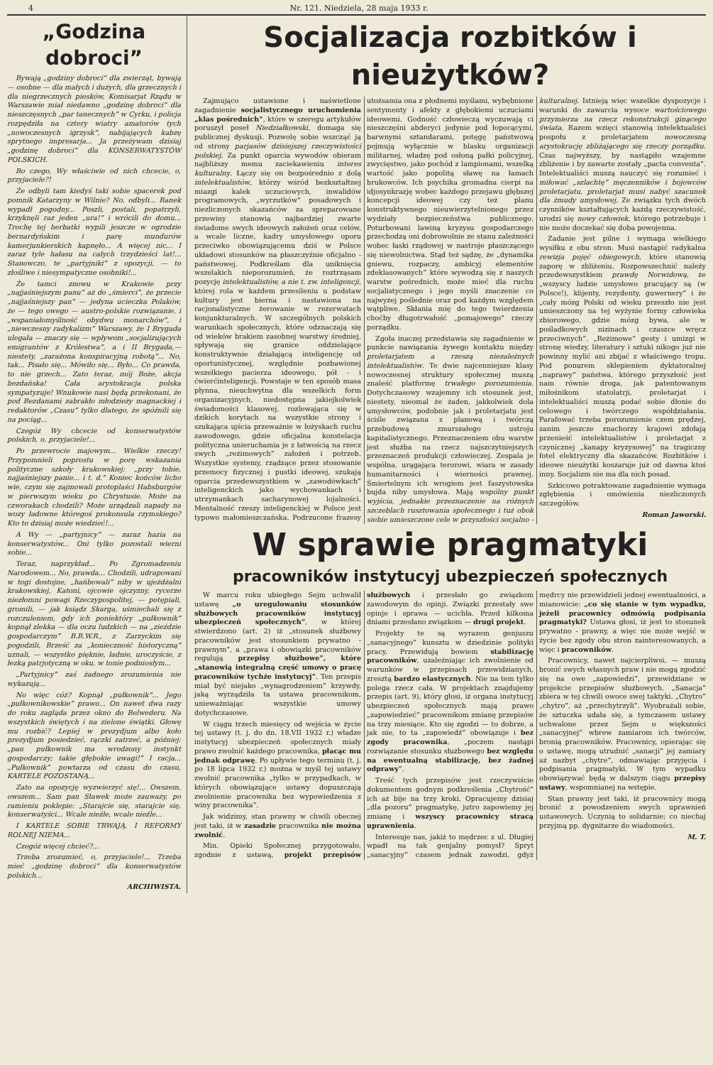4 Nr. 121. Niedziela, 28 maja 1933 r.
„Godzina dobroci”
Bywają „godziny dobroci” dla zwierząt, bywają — osobne — dla małych i dużych, dla grzecznych i dla niegrzecznych piesków, Komisarjat Rządu w Warszawie miał niedawno „godzinę dobroci” dla nieszczęsnych „par tanecznych” w Cyrku, i policja rozpędziła na cztery wiatry amatorów tych „nowoczesnych igrzysk”, nabijających kabzę sprytnego impresarja... Ja przeżywam dzisiaj „godzinę dobroci” dla KONSERWATYSTÓW POLSKICH.
Bo czego, Wy właściwie od nich chcecie, o, przyjaciele?!
Że odbyli tam kiedyś taki sobie spacerek pod pomnik Katarzyny w Wilnie? No, odbyli... Ranek wypadł pogodny... Poszli, postali, popatrzyli, krzyknęli raz jeden „ura!” i wrócili do domu... Trochę tej herbatki wypili jeszcze w ogrodzie bernardyńskim i parę mundurów kamerjunkierskich kapnęło... A więcej nic... I zaraz tyle hałasu na całych trzydzieści lat!... Stanowczo, te „partyjniki” z opozycji, — to złośliwe i niesympatyczne osobniki!...
Że tamci znowu w Krakowie przy „najjaśniejszym panu” aż do „śmierci”, że przecie „najjaśniejszy pan” — jedyna ucieczka Polaków, że — tego owego — austro-polskie rozwiązanie, i „wspaniałomyślność obydwu monarchów”, i „niewczesny radykalizm” Warszawy, że I Brygada ulegała — znaczy się — wpływom „socjalizujących emigrantów z Królestwa”, a i II Brygada,— niestety, „zarażona konspiracyjną robotą”... No, tak... Pisało się... Mówiło się... Było... Co prawda, to nie grzech... Zato teraz, mój Boże, akcja bezdańska! Cała arystokracja polska sympatyzuje! Wnukowie nasi będą przekonani, że pod Bezdanami zabrakło młodzieży magnackiej i redaktorów „Czasu” tylko dlatego, że spóźnili się na pociąg...
Czegóż Wy chcecie od konserwatystów polskich, o, przyjaciele!...
Po przewrocie majowym... Wielkie rzeczy! Przypomnieli poprostu w porę wskazania polityczne szkoły krakowskiej: „przy tobie, najjaśniejszy panie... i t. d.” Koniec końców licho wie, czym się zajmowali protoplaści Habsburgów w pierwszym wieku po Chrystusie. Może na czworakach chodzili? Może urządzali napady na wozy ładowne któregoś prokonsula rzymskiego? Kto to dzisiaj może wiedzieć!...
A Wy — „partyjnicy” — zaraz hazia na konserwatystów... Oni tylko pozostali wierni sobie...
Teraz, naprzykład... Po Zgromadzeniu Narodowem... No, prawda... Chodzili, udrapowani w togi dostojne, „hańbowali” niby w ujeżdżalni krakowskiej, Katoni, ojcowie ojczyzny, rycerze niezłomni powagi Rzeczypospolitej, — potępiali, gromili, — jak ksiądz Skarga, uśmiechali się z rozczuleniem, gdy ich poniektóry „pułkownik” kopnął zlekka — dla oczu ludzkich — na „zieździe gospodarczym” B.B.W.R., z Zarzyckim się pogodzili, Brześć za „konieczność historyczną” uznali, — wszystko pięknie, ładnie, uroczyście, z łezką patrjotyczną w oku, w tonie podniosłym...
„Partyjnicy” zaś żadnego zrozumienia nie wykazują...
No więc cóż? Kopnął „pułkownik”... Jego „pułkownikowskie” prawo... On nawet dwa razy do roku zagląda przez okno do Belwederu. Na wszystkich świętych i na zielone świątki. Głowę mu rozbić? Lepiej w prezydjum albo koło prezydjum posiedzieć, rączki zatrzeć, a później: „pan pułkownik ma wrodzony instynkt gospodarczy; takie głębokie uwagi!” I racja... „Pułkownik” powtarza od czasu do czasu, KARTELE POZOSTANĄ...
Zato na opozycję wyzwierzyć się!... Owszem, owszem... Sam pan Sławek może zauważy, po ramieniu poklepie: „Starajcie się, starajcie się, konserwatyści... Wcale nieźle, wcale nieźle...
I KARTELE SOBIE TRWAJĄ, I REFORMY ROLNEJ NIEMA...
Czegóż więcej chcieć?...
Trzeba zrozumieć, o, przyjaciele!... Trzeba mieć „godzinę dobroci” dla konserwatystów polskich...
ARCHIWISTA.
Socjalizacja rozbitków i nieużytków?
Zajmująco ustawione i naświetlone zagadnienie socjalistycznego uruchomienia „klas pośrednich”, które w szeregu artykułów poruszył poseł Niedziałkowski, domaga się publicznej dyskusji. Pozwolę sobie wszcząć ją od strony parjasów dzisiejszej rzeczywistości polskiej. Za punkt oparcia wywodów obieram najbliższy memu zaciekawieniu interes kulturalny. Łączy się on bezpośrednio z dolą intelektualistów, którzy wśród bezkształtnej miazgi kalek uczuciowych, inwalidów programowych, „wyrzutków” posadowych i niezliczonych skazańców za spreparowane przewiny stanowią najbardziej zwarte świadome swych ideowych założeń oraz celów, a wcale liczne, kadry umysłowego oporu przeciwko obowiązującemu dziś w Polsce układowi stosunków na płaszczyźnie oficjalno - państwowej. Podkreślam dla uniknięcia wszelakich nieporozumień, że roztrząsam pozycję intelektualistów, a nie t. zw. inteligencji, której rola w każdem przesileniu u podstaw kultury jest bierna i nastawiona na racjonalistyczne żerowanie w rezerwatach konjunkturalnych. W szczególnych polskich warunkach społecznych, które odznaczają się od wieków brakiem zasobnej warstwy średniej, spływają się granice oddzielające konstruktywnie działającą inteligencję od oportunistycznej, względnie pozbawionej wszelkiego pacierza ideowego, pół - i ćwierćinteligencji. Powstaje w ten sposób masa płynna, nieuchwytna dla wszelkich form organizacyjnych, niedostępna jakiejkolwiek świadomości klasowej, rozlewająca się w dzikich korytach na wszystkie strony i szukająca ujścia przeważnie w łożyskach ruchu zawodowego, gdzie oficjalna konstelacja polityczna unieruchamia je z łatwością na rzecz swych „reżimowych” założeń i potrzeb. Wszystkie systemy, rządzące przez stosowanie przemocy fizycznej i pustki ideowej, szukają oparcia przedewszystkiem w „zawodówkach” inteligenckich jako wychowankach i utrzymankach sacharynowej lojalności. Mentalność rzeszy inteligenckiej w Polsce jest typowo małomieszczańska. Podrzucone frazesy utożsamia ona z płodnemi myślami, wybębnione sentymenty i afekty z głębokiemi uczuciami ideowemi. Godność człowieczą wyczuwają ci nieszczęśni abderyci jedynie pod łopocącymi, barwnymi sztandarami, potęgę państwową pojmują wyłącznie w blasku organizacji militarnej, władzę pod osłoną pałki policyjnej, zwycięstwo, jako pochód z lampionami, wszelką wartość jako popolitą sławę na łamach brukowców. Ich psychika gromadna cierpi na idjosynkrazję wobec każdego przejawu głębszej koncepcji ideowej czy też planu konstruktywnego nieuwierzytelnionego przez wydziały bezpieczeństwa publicznego. Poturbowani lawiną kryzysu gospodarczego przechodzą oni dobrowolnie ze stanu zależności wobec łaski rządowej w nastroje płaszczącego się niewolnictwa. Stąd też sądzę, że „dynamika gniewu, rozpaczy, ambicyj elementów zdeklasowanych” które wywodzą się z naszych warstw pośrednich, może mieć dla ruchu socjalistycznego i jego myśli znaczenie co najwyżej poślednie oraz pod każdym względem wątpliwe. Skłania mię do tego twierdzenia choćby długotrwałość „pomajowego” rzeczy porządku.
Zgoła inaczej przedstawia się zagadnienie w punkcie nawiązania żywego kontaktu między proletarjatem a rzeszą niezależnych intelektualistów. Te dwie najcenniejsze klasy nowoczesnej struktury społecznej muszą znaleść platformę trwałego porozumienia. Dotychczasowy wzajemny ich stosunek jest, niestety, nieomal że żaden, jakkolwiek dola umysłowców, podobnie jak i proletarjatu jest ściśle związana z planową i twórczą przebudową zmurszałego ustroju kapitalistycznego. Przeznaczeniem obu warstw jest służba na rzecz najszczytniejszych przeznaczeń produkcji człowieczej. Zespala je wspólna, urągająca terorowi, wiara w zasady humanitarności i wierności prawnej. Śmiertelnym ich wrogiem jest faszystowska bujda niby umysłowa. Mają wspólny punkt wyjścia, jednakie przeznaczenie na różnych szczeblach rusztowania społecznego i tuż obok siebie umieszczone cele w przyszłości socjalno - kulturalnej. Istnieją więc wszelkie dyspozycje i warunki do zawarcia wysoce wartościowego przymierza na rzecz rekonstrukcji ginącego świata. Razem wzięci stanowią intelektualiści pospołu z proletarjatem nowoczesną arystokrację zbliżającego się rzeczy porządku. Czas najwyższy, by nastąpiło wzajemne zbliżenie i by zawarte zostały „pacta conventa”. Intelektualiści muszą nauczyć się rozumieć i miłować „szlachtę” męczenników i bojowców proletarjatu, proletarjat musi nabyć szacunek dla żmudy umysłowej. Ze związku tych dwóch czynników kształtujących każdą rzeczywistość, urodzi się nowy człowiek, którego potrzebuje i nie może doczekać się doba powojenna.
Zadanie jest pilne i wymaga wielkiego wysiłku z obu stron. Musi nastąpić radykalna rewizja pojęć obiegowych, które stanowią zaporę w zbliżeniu. Rozpowszechnić należy przedewszystkiem prawdę Norwidową, że „wszyscy ludzie umysłowo pracujący są (w Polsce!), klijenty, rezydenty, guwernery” i że „cały mózg Polski od wieku przeszło nie jest umieszczony na tej wyżynie formy człowieka zbiorowego, gdzie mózg bywa, ale w pośladkowych nizinach i czaszce wręcz przeciwnych”. „Reżimowe” gesty i umizgi w stronę wiedzy, literatury i sztuki nikogo już nie powinny mylić ani zbijać z właściwego tropu. Pod ponurem sklepieniem dyktatoralnej „naprawy” państwa, którego przyszłość jest nam równie droga, jak patentowanym miłośnikom statolatrji, proletarjat i intelektualiści muszą podać sobie dłonie do celowego i twórczego współdziałania. Parafować trzeba porozumienie czem prędzej, zanim jeszcze znachorzy krajowi zdołają przenieść intelektualistów i proletarjat z czynicznej „kanapy kryzysowej” na tragiczny fotel elektryczny dla skazańców. Rozbitków i ideowe nieużytki koszaruje już od dawna ktoś inny. Socjalizm nie ma dla nich posad.
Szkicowo potraktowane zagadnienie wymaga zgłębienia i omówienia niezliczonych szczegółów.
Roman Jaworski.
W sprawie pragmatyki
pracowników instytucyj ubezpieczeń społecznych
W marcu roku ubiegłego Sejm uchwalił ustawę „o uregulowaniu stosunków służbowych pracowników instytucyj ubezpieczeń społecznych”, w której stwierdzono (art. 2) iż „stosunek służbowy pracowników jest stosunkiem prywatno - prawnym”, a „prawa i obowiązki pracowników regulują przepisy służbowe”, które „stanowią integralną część umowy o pracę pracowników tychże instytucyj”. Ten przepis miał być niejako „wynagrodzeniem” krzywdy, jaką wyrządziła ta ustawa pracownikom, unieważniając wszystkie umowy dotychczasowe.
W ciągu trzech miesięcy od wejścia w życie tej ustawy (t. j. do dn. 18.VII 1932 r.) władze instytucyj ubezpieczeń społecznych miały prawo zwolnić każdego pracownika, płacąc mu jednak odprawę. Po upływie tego terminu (t. j. po 18 lipca 1932 r.) można w myśl tej ustawy zwolnić pracownika „tylko w przypadkach, w których obowiązujące ustawy dopuszczają zwolnienie pracownika bez wypowiedzenia z winy pracownika”.
Jak widzimy, stan prawny w chwili obecnej jest taki, iż w zasadzie pracownika nie można zwolnić.
Min. Opieki Społecznej przygotowało, zgodnie z ustawą, projekt przepisów służbowych i przesłało go związkom zawodowym do opinji. Związki przestały swe opinje i sprawa — ucichła. Przed kilkoma dniami przesłano związkom — drugi projekt.
Projekty te są wyrazem genjuszu „sanacyjnego” kunsztu w dziedzinie polityki pracy. Przewidują bowiem stabilizację pracowników, uzależniając ich zwolnienie od warunków w przepisach przewidzianych, zresztą bardzo elastycznych. Nie na tem tylko polega rzecz cała. W projektach znajdujemy przepis (art. 9), który głosi, iż organa instytucyj ubezpieczeń społecznych mają prawo „zapowiedzieć” pracownikom zmianę przepisów na trzy miesiące. Kto się zgodzi — to dobrze, a jak nie, to ta „zapowiedź” obowiązuje i bez zgody pracownika, „poczem nastąpi rozwiązanie stosunku służbowego bez względu na ewentualną stabilizację, bez żadnej odprawy”.
Treść tych przepisów jest rzeczywiście dokumentem godnym podkreślenia „Chytrość” ich aż bije na trzy kroki. Opracujemy dzisiaj „dla pozoru” pragmatykę, jutro zapowiemy jej zmianę i wszyscy pracownicy stracą uprawnienia.
Interesuje nas, jakiż to mędrzec z ul. Długiej wpadł na tak genjalny pomysł? Spryt „sanacyjny” czasem jednak zawodzi, gdyż mędrcy nie przewidzieli jednej ewentualności, a mianowicie: „co się stanie w tym wypadku, jeżeli pracownicy odmówią podpisania pragmatyki? Ustawa głosi, iż jest to stosunek prywatno - prawny, a więc nie może wejść w życie bez zgody obu stron zainteresowanych, a więc i pracowników.
Pracownicy, nawet najcierpliwsi, — muszą bronić swych własnych praw i nie mogą zgodzić się na owe „zapowiedzi”, przewidziane w projekcie przepisów służbowych. „Sanacja” zbiera w tej chwili owoce swej taktyki. „Chytro” „chytro”, aż „przechytrzyli”. Wyobrażali sobie, że sztuczka udała się, a tymczasem ustawy uchwalone przez Sejm o większości „sanacyjnej” wbrew zamiarom ich twórców, bronią pracowników. Pracownicy, opierając się o ustawę, mogą utrudnić „sanacji” jej zamiary aż nazbyt „chytre”, odmawiając przyjęcia i podpisania pragmatyki. W tym wypadku obowiązywać będą w dalszym ciągu przepisy ustawy, wspomnianej na wstępie.
Stan prawny jest taki, iż pracownicy mogą bronić z powodzeniem swych uprawnień ustawowych. Uczynią to solidarnie; co niechaj przyjmą pp. dygnitarze do wiadomości.
M. T.